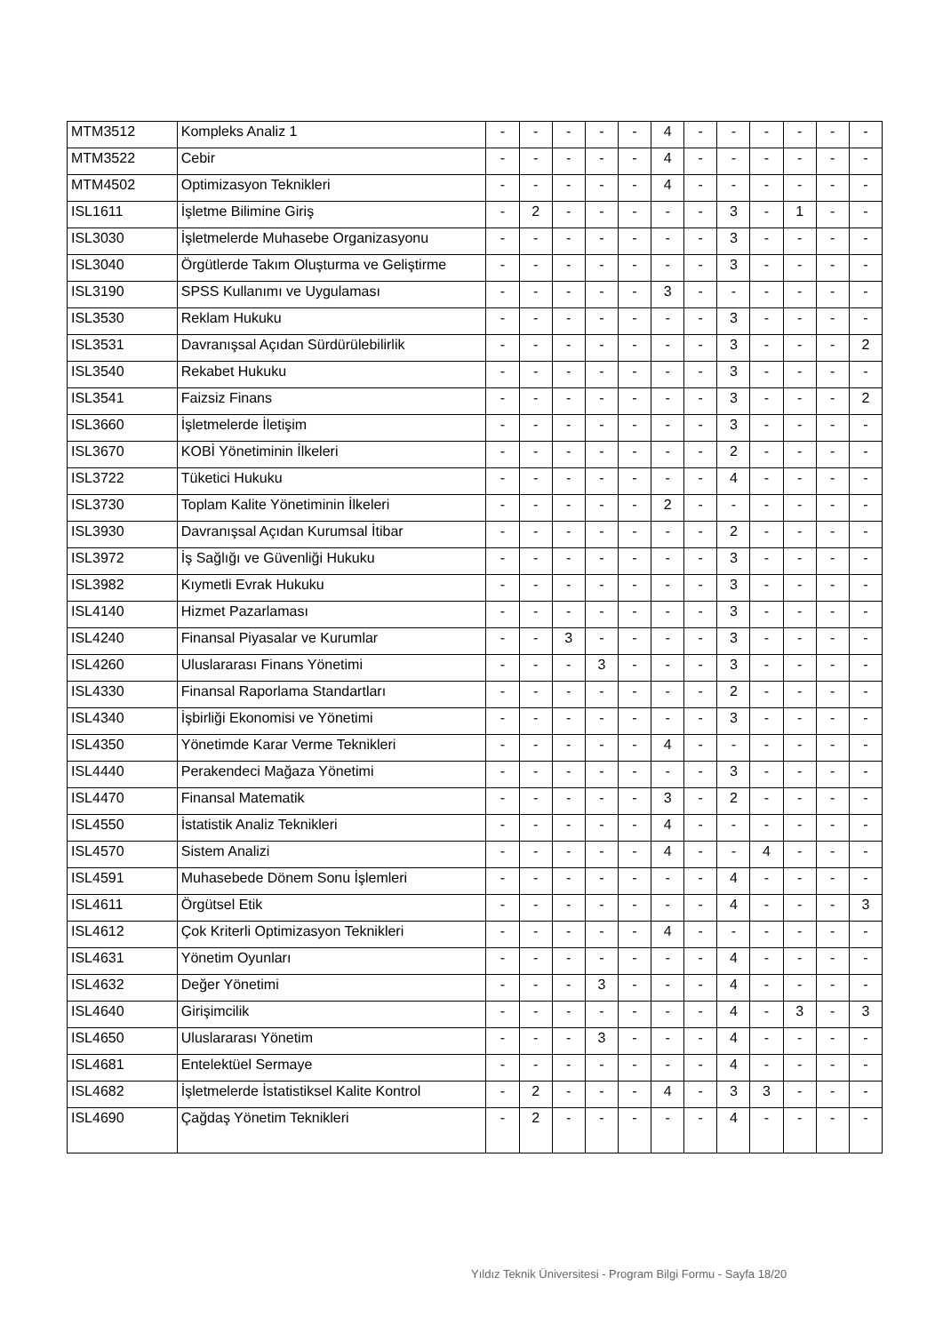| MTM3512 | Kompleks Analiz 1 | - | - | - | - | - | 4 | - | - | - | - | - | - |
| MTM3522 | Cebir | - | - | - | - | - | 4 | - | - | - | - | - | - |
| MTM4502 | Optimizasyon Teknikleri | - | - | - | - | - | 4 | - | - | - | - | - | - |
| ISL1611 | İşletme Bilimine Giriş | - | 2 | - | - | - | - | - | 3 | - | 1 | - | - |
| ISL3030 | İşletmelerde Muhasebe Organizasyonu | - | - | - | - | - | - | - | 3 | - | - | - | - |
| ISL3040 | Örgütlerde Takım Oluşturma ve Geliştirme | - | - | - | - | - | - | - | 3 | - | - | - | - |
| ISL3190 | SPSS Kullanımı ve Uygulaması | - | - | - | - | - | 3 | - | - | - | - | - | - |
| ISL3530 | Reklam Hukuku | - | - | - | - | - | - | - | 3 | - | - | - | - |
| ISL3531 | Davranışsal Açıdan Sürdürülebilirlik | - | - | - | - | - | - | - | 3 | - | - | - | 2 |
| ISL3540 | Rekabet Hukuku | - | - | - | - | - | - | - | 3 | - | - | - | - |
| ISL3541 | Faizsiz Finans | - | - | - | - | - | - | - | 3 | - | - | - | 2 |
| ISL3660 | İşletmelerde İletişim | - | - | - | - | - | - | - | 3 | - | - | - | - |
| ISL3670 | KOBİ Yönetiminin İlkeleri | - | - | - | - | - | - | - | 2 | - | - | - | - |
| ISL3722 | Tüketici Hukuku | - | - | - | - | - | - | - | 4 | - | - | - | - |
| ISL3730 | Toplam Kalite Yönetiminin İlkeleri | - | - | - | - | - | 2 | - | - | - | - | - | - |
| ISL3930 | Davranışsal Açıdan Kurumsal İtibar | - | - | - | - | - | - | - | 2 | - | - | - | - |
| ISL3972 | İş Sağlığı ve Güvenliği Hukuku | - | - | - | - | - | - | - | 3 | - | - | - | - |
| ISL3982 | Kıymetli Evrak Hukuku | - | - | - | - | - | - | - | 3 | - | - | - | - |
| ISL4140 | Hizmet Pazarlaması | - | - | - | - | - | - | - | 3 | - | - | - | - |
| ISL4240 | Finansal Piyasalar ve Kurumlar | - | - | 3 | - | - | - | - | 3 | - | - | - | - |
| ISL4260 | Uluslararası Finans Yönetimi | - | - | - | 3 | - | - | - | 3 | - | - | - | - |
| ISL4330 | Finansal Raporlama Standartları | - | - | - | - | - | - | - | 2 | - | - | - | - |
| ISL4340 | İşbirliği Ekonomisi ve Yönetimi | - | - | - | - | - | - | - | 3 | - | - | - | - |
| ISL4350 | Yönetimde Karar Verme Teknikleri | - | - | - | - | - | 4 | - | - | - | - | - | - |
| ISL4440 | Perakendeci Mağaza Yönetimi | - | - | - | - | - | - | - | 3 | - | - | - | - |
| ISL4470 | Finansal Matematik | - | - | - | - | - | 3 | - | 2 | - | - | - | - |
| ISL4550 | İstatistik Analiz Teknikleri | - | - | - | - | - | 4 | - | - | - | - | - | - |
| ISL4570 | Sistem Analizi | - | - | - | - | - | 4 | - | - | 4 | - | - | - |
| ISL4591 | Muhasebede Dönem Sonu İşlemleri | - | - | - | - | - | - | - | 4 | - | - | - | - |
| ISL4611 | Örgütsel Etik | - | - | - | - | - | - | - | 4 | - | - | - | 3 |
| ISL4612 | Çok Kriterli Optimizasyon Teknikleri | - | - | - | - | - | 4 | - | - | - | - | - | - |
| ISL4631 | Yönetim Oyunları | - | - | - | - | - | - | - | 4 | - | - | - | - |
| ISL4632 | Değer Yönetimi | - | - | - | 3 | - | - | - | 4 | - | - | - | - |
| ISL4640 | Girişimcilik | - | - | - | - | - | - | - | 4 | - | 3 | - | 3 |
| ISL4650 | Uluslararası Yönetim | - | - | - | 3 | - | - | - | 4 | - | - | - | - |
| ISL4681 | Entelektüel Sermaye | - | - | - | - | - | - | - | 4 | - | - | - | - |
| ISL4682 | İşletmelerde İstatistiksel Kalite Kontrol | - | 2 | - | - | - | 4 | - | 3 | 3 | - | - | - |
| ISL4690 | Çağdaş Yönetim Teknikleri | - | 2 | - | - | - | - | - | 4 | - | - | - | - |
Yıldız Teknik Üniversitesi - Program Bilgi Formu - Sayfa 18/20